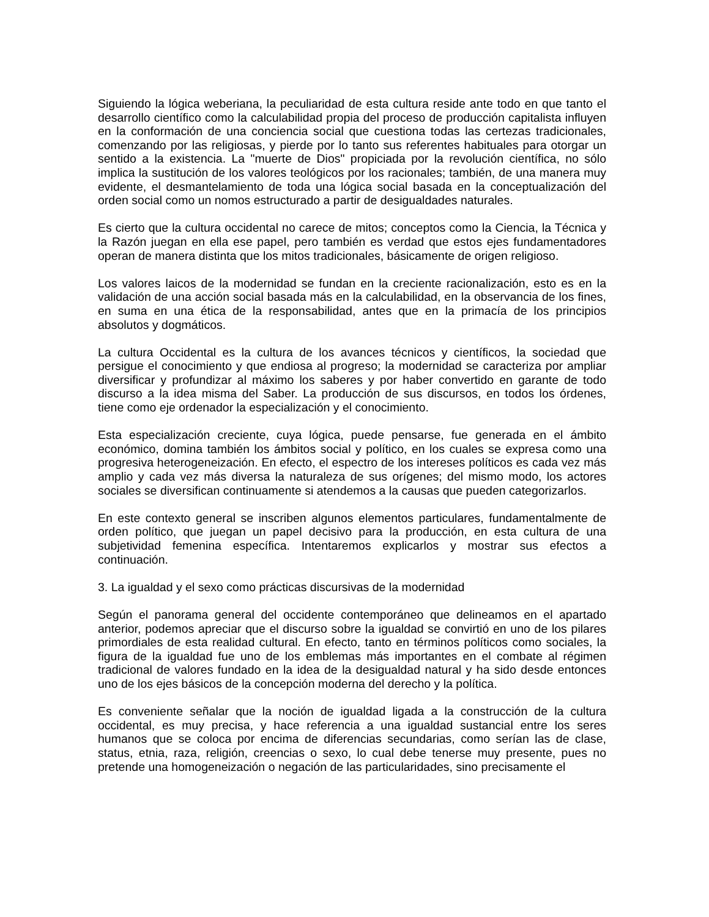Siguiendo la lógica weberiana, la peculiaridad de esta cultura reside ante todo en que tanto el desarrollo científico como la calculabilidad propia del proceso de producción capitalista influyen en la conformación de una conciencia social que cuestiona todas las certezas tradicionales, comenzando por las religiosas, y pierde por lo tanto sus referentes habituales para otorgar un sentido a la existencia. La "muerte de Dios" propiciada por la revolución científica, no sólo implica la sustitución de los valores teológicos por los racionales; también, de una manera muy evidente, el desmantelamiento de toda una lógica social basada en la conceptualización del orden social como un nomos estructurado a partir de desigualdades naturales.
Es cierto que la cultura occidental no carece de mitos; conceptos como la Ciencia, la Técnica y la Razón juegan en ella ese papel, pero también es verdad que estos ejes fundamentadores operan de manera distinta que los mitos tradicionales, básicamente de origen religioso.
Los valores laicos de la modernidad se fundan en la creciente racionalización, esto es en la validación de una acción social basada más en la calculabilidad, en la observancia de los fines, en suma en una ética de la responsabilidad, antes que en la primacía de los principios absolutos y dogmáticos.
La cultura Occidental es la cultura de los avances técnicos y científicos, la sociedad que persigue el conocimiento y que endiosa al progreso; la modernidad se caracteriza por ampliar diversificar y profundizar al máximo los saberes y por haber convertido en garante de todo discurso a la idea misma del Saber. La producción de sus discursos, en todos los órdenes, tiene como eje ordenador la especialización y el conocimiento.
Esta especialización creciente, cuya lógica, puede pensarse, fue generada en el ámbito económico, domina también los ámbitos social y político, en los cuales se expresa como una progresiva heterogeneización. En efecto, el espectro de los intereses políticos es cada vez más amplio y cada vez más diversa la naturaleza de sus orígenes; del mismo modo, los actores sociales se diversifican continuamente si atendemos a la causas que pueden categorizarlos.
En este contexto general se inscriben algunos elementos particulares, fundamentalmente de orden político, que juegan un papel decisivo para la producción, en esta cultura de una subjetividad femenina específica. Intentaremos explicarlos y mostrar sus efectos a continuación.
3. La igualdad y el sexo como prácticas discursivas de la modernidad
Según el panorama general del occidente contemporáneo que delineamos en el apartado anterior, podemos apreciar que el discurso sobre la igualdad se convirtió en uno de los pilares primordiales de esta realidad cultural. En efecto, tanto en términos políticos como sociales, la figura de la igualdad fue uno de los emblemas más importantes en el combate al régimen tradicional de valores fundado en la idea de la desigualdad natural y ha sido desde entonces uno de los ejes básicos de la concepción moderna del derecho y la política.
Es conveniente señalar que la noción de igualdad ligada a la construcción de la cultura occidental, es muy precisa, y hace referencia a una igualdad sustancial entre los seres humanos que se coloca por encima de diferencias secundarias, como serían las de clase, status, etnia, raza, religión, creencias o sexo, lo cual debe tenerse muy presente, pues no pretende una homogeneización o negación de las particularidades, sino precisamente el